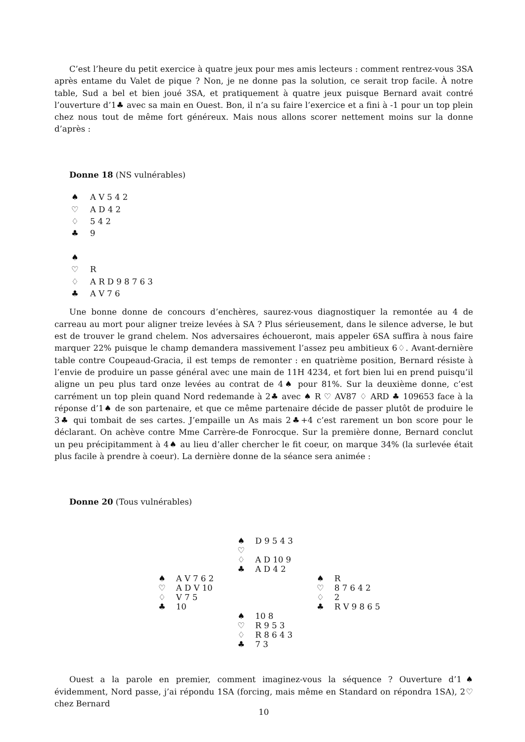C’est l’heure du petit exercice à quatre jeux pour mes amis lecteurs : comment rentrez-vous 3SA après entame du Valet de pique ? Non, je ne donne pas la solution, ce serait trop facile. À notre table, Sud a bel et bien joué 3SA, et pratiquement à quatre jeux puisque Bernard avait contré l’ouverture d’1♣ avec sa main en Ouest. Bon, il n’a su faire l’exercice et a fini à -1 pour un top plein chez nous tout de même fort généreux. Mais nous allons scorer nettement moins sur la donne d’après :
Donne 18 (NS vulnérables)
| ♠ | A V 5 4 2 |
| ♡ | A D 4 2 |
| ♢ | 5 4 2 |
| ♣ | 9 |
| ♠ | |
| ♡ | R |
| ♢ | A R D 9 8 7 6 3 |
| ♣ | A V 7 6 |
Une bonne donne de concours d’enchères, saurez-vous diagnostiquer la remontée au 4 de carreau au mort pour aligner treize levées à SA ? Plus sérieusement, dans le silence adverse, le but est de trouver le grand chelem. Nos adversaires échoueront, mais appeler 6SA suffira à nous faire marquer 22% puisque le champ demandera massivement l’assez peu ambitieux 6♢. Avant-dernière table contre Coupeaud-Gracia, il est temps de remonter : en quatrième position, Bernard résiste à l’envie de produire un passe général avec une main de 11H 4234, et fort bien lui en prend puisqu’il aligne un peu plus tard onze levées au contrat de 4♠ pour 81%. Sur la deuxième donne, c’est carrément un top plein quand Nord redemande à 2♣ avec ♠ R ♡ AV87 ♢ ARD ♣ 109653 face à la réponse d’1♠ de son partenaire, et que ce même partenaire décide de passer plutôt de produire le 3♣ qui tombait de ses cartes. J’empaille un As mais 2♣+4 c’est rarement un bon score pour le déclarant. On achève contre Mme Carrère-de Fonrocque. Sur la première donne, Bernard conclut un peu précipitamment à 4♠ au lieu d’aller chercher le fit coeur, on marque 34% (la surlevée était plus facile à prendre à coeur). La dernière donne de la séance sera animée :
Donne 20 (Tous vulnérables)
| | ♠ D 9 5 4 3 ♡ ♢ A D 10 9 ♣ A D 4 2 | |
| ♠ A V 7 6 2 ♡ A D V 10 ♢ V 7 5 ♣ 10 | | ♠ R ♡ 8 7 6 4 2 ♢ 2 ♣ R V 9 8 6 5 |
| | ♠ 10 8 ♡ R 9 5 3 ♢ R 8 6 4 3 ♣ 7 3 | |
Ouest a la parole en premier, comment imaginez-vous la séquence ? Ouverture d’1♠ évidemment, Nord passe, j’ai répondu 1SA (forcing, mais même en Standard on répondra 1SA), 2♡ chez Bernard
10